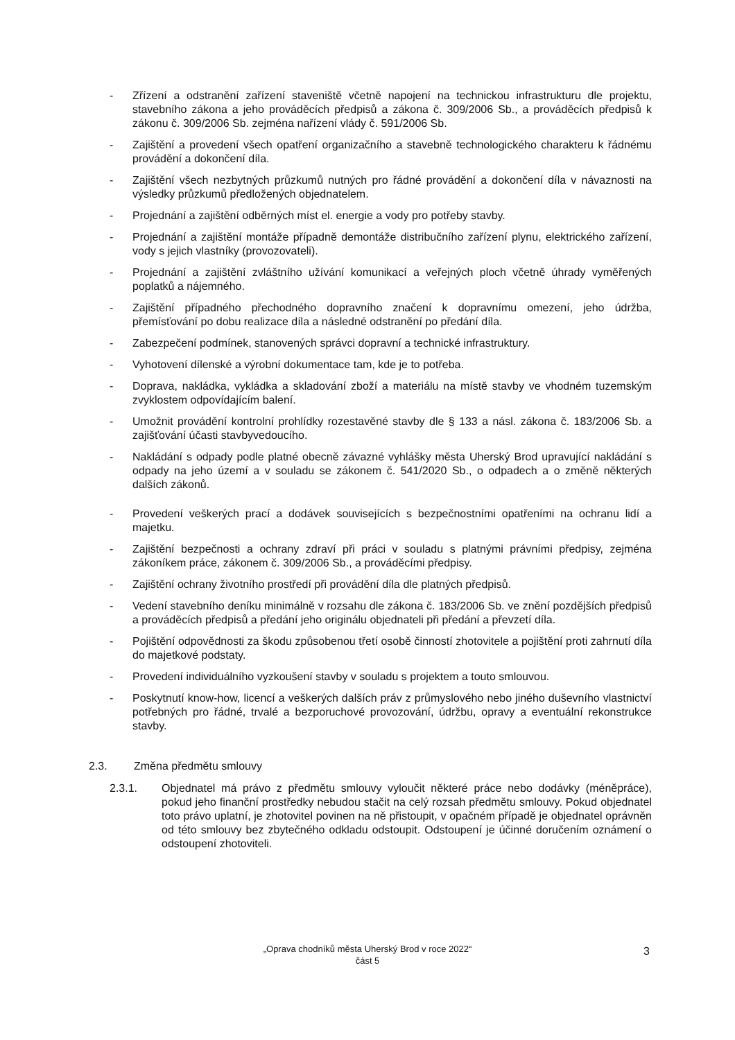- Zřízení a odstranění zařízení staveniště včetně napojení na technickou infrastrukturu dle projektu, stavebního zákona a jeho prováděcích předpisů a zákona č. 309/2006 Sb., a prováděcích předpisů k zákonu č. 309/2006 Sb. zejména nařízení vlády č. 591/2006 Sb.
- Zajištění a provedení všech opatření organizačního a stavebně technologického charakteru k řádnému provádění a dokončení díla.
- Zajištění všech nezbytných průzkumů nutných pro řádné provádění a dokončení díla v návaznosti na výsledky průzkumů předložených objednatelem.
- Projednání a zajištění odběrných míst el. energie a vody pro potřeby stavby.
- Projednání a zajištění montáže případně demontáže distribučního zařízení plynu, elektrického zařízení, vody s jejich vlastníky (provozovateli).
- Projednání a zajištění zvláštního užívání komunikací a veřejných ploch včetně úhrady vyměřených poplatků a nájemného.
- Zajištění případného přechodného dopravního značení k dopravnímu omezení, jeho údržba, přemísťování po dobu realizace díla a následné odstranění po předání díla.
- Zabezpečení podmínek, stanovených správci dopravní a technické infrastruktury.
- Vyhotovení dílenské a výrobní dokumentace tam, kde je to potřeba.
- Doprava, nakládka, vykládka a skladování zboží a materiálu na místě stavby ve vhodném tuzemským zvyklostem odpovídajícím balení.
- Umožnit provádění kontrolní prohlídky rozestavěné stavby dle § 133 a násl. zákona č. 183/2006 Sb. a zajišťování účasti stavbyvedoucího.
- Nakládání s odpady podle platné obecně závazné vyhlášky města Uherský Brod upravující nakládání s odpady na jeho území a v souladu se zákonem č. 541/2020 Sb., o odpadech a o změně některých dalších zákonů.
- Provedení veškerých prací a dodávek souvisejících s bezpečnostními opatřeními na ochranu lidí a majetku.
- Zajištění bezpečnosti a ochrany zdraví při práci v souladu s platnými právními předpisy, zejména zákoníkem práce, zákonem č. 309/2006 Sb., a prováděcími předpisy.
- Zajištění ochrany životního prostředí při provádění díla dle platných předpisů.
- Vedení stavebního deníku minimálně v rozsahu dle zákona č. 183/2006 Sb. ve znění pozdějších předpisů a prováděcích předpisů a předání jeho originálu objednateli při předání a převzetí díla.
- Pojištění odpovědnosti za škodu způsobenou třetí osobě činností zhotovitele a pojištění proti zahrnutí díla do majetkové podstaty.
- Provedení individuálního vyzkoušení stavby v souladu s projektem a touto smlouvou.
- Poskytnutí know-how, licencí a veškerých dalších práv z průmyslového nebo jiného duševního vlastnictví potřebných pro řádné, trvalé a bezporuchové provozování, údržbu, opravy a eventuální rekonstrukce stavby.
2.3. Změna předmětu smlouvy
2.3.1. Objednatel má právo z předmětu smlouvy vyloučit některé práce nebo dodávky (méněpráce), pokud jeho finanční prostředky nebudou stačit na celý rozsah předmětu smlouvy. Pokud objednatel toto právo uplatní, je zhotovitel povinen na ně přistoupit, v opačném případě je objednatel oprávněn od této smlouvy bez zbytečného odkladu odstoupit. Odstoupení je účinné doručením oznámení o odstoupení zhotoviteli.
„Oprava chodníků města Uherský Brod v roce 2022“
část 5
3